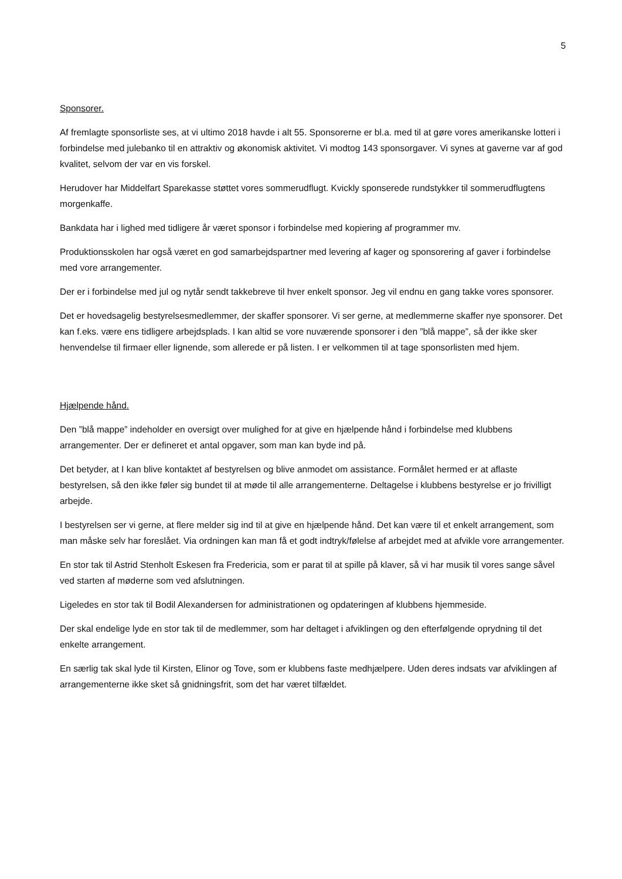5
Sponsorer.
Af fremlagte sponsorliste ses, at vi ultimo 2018 havde i alt 55. Sponsorerne er bl.a. med til at gøre vores amerikanske lotteri i forbindelse med julebanko til en attraktiv og økonomisk aktivitet. Vi modtog 143 sponsorgaver. Vi synes at gaverne var af god kvalitet, selvom der var en vis forskel.
Herudover har Middelfart Sparekasse støttet vores sommerudflugt. Kvickly sponserede rundstykker til sommerudflugtens morgenkaffe.
Bankdata har i lighed med tidligere år været sponsor i forbindelse med kopiering af programmer mv.
Produktionsskolen har også været en god samarbejdspartner med levering af kager og sponsorering af gaver i forbindelse med vore arrangementer.
Der er i forbindelse med jul og nytår sendt takkebreve til hver enkelt sponsor. Jeg vil endnu en gang takke vores sponsorer.
Det er hovedsagelig bestyrelsesmedlemmer, der skaffer sponsorer. Vi ser gerne, at medlemmerne skaffer nye sponsorer. Det kan f.eks. være ens tidligere arbejdsplads. I kan altid se vore nuværende sponsorer i den ”blå mappe”, så der ikke sker henvendelse til firmaer eller lignende, som allerede er på listen. I er velkommen til at tage sponsorlisten med hjem.
Hjælpende hånd.
Den ”blå mappe” indeholder en oversigt over mulighed for at give en hjælpende hånd i forbindelse med klubbens arrangementer. Der er defineret et antal opgaver, som man kan byde ind på.
Det betyder, at I kan blive kontaktet af bestyrelsen og blive anmodet om assistance. Formålet hermed er at aflaste bestyrelsen, så den ikke føler sig bundet til at møde til alle arrangementerne. Deltagelse i klubbens bestyrelse er jo frivilligt arbejde.
I bestyrelsen ser vi gerne, at flere melder sig ind til at give en hjælpende hånd. Det kan være til et enkelt arrangement, som man måske selv har foreslået. Via ordningen kan man få et godt indtryk/følelse af arbejdet med at afvikle vore arrangementer.
En stor tak til Astrid Stenholt Eskesen fra Fredericia, som er parat til at spille på klaver, så vi har musik til vores sange såvel ved starten af møderne som ved afslutningen.
Ligeledes en stor tak til Bodil Alexandersen for administrationen og opdateringen af klubbens hjemmeside.
Der skal endelige lyde en stor tak til de medlemmer, som har deltaget i afviklingen og den efterfølgende oprydning til det enkelte arrangement.
En særlig tak skal lyde til Kirsten, Elinor og Tove, som er klubbens faste medhjælpere. Uden deres indsats var afviklingen af arrangementerne ikke sket så gnidningsfrit, som det har været tilfældet.